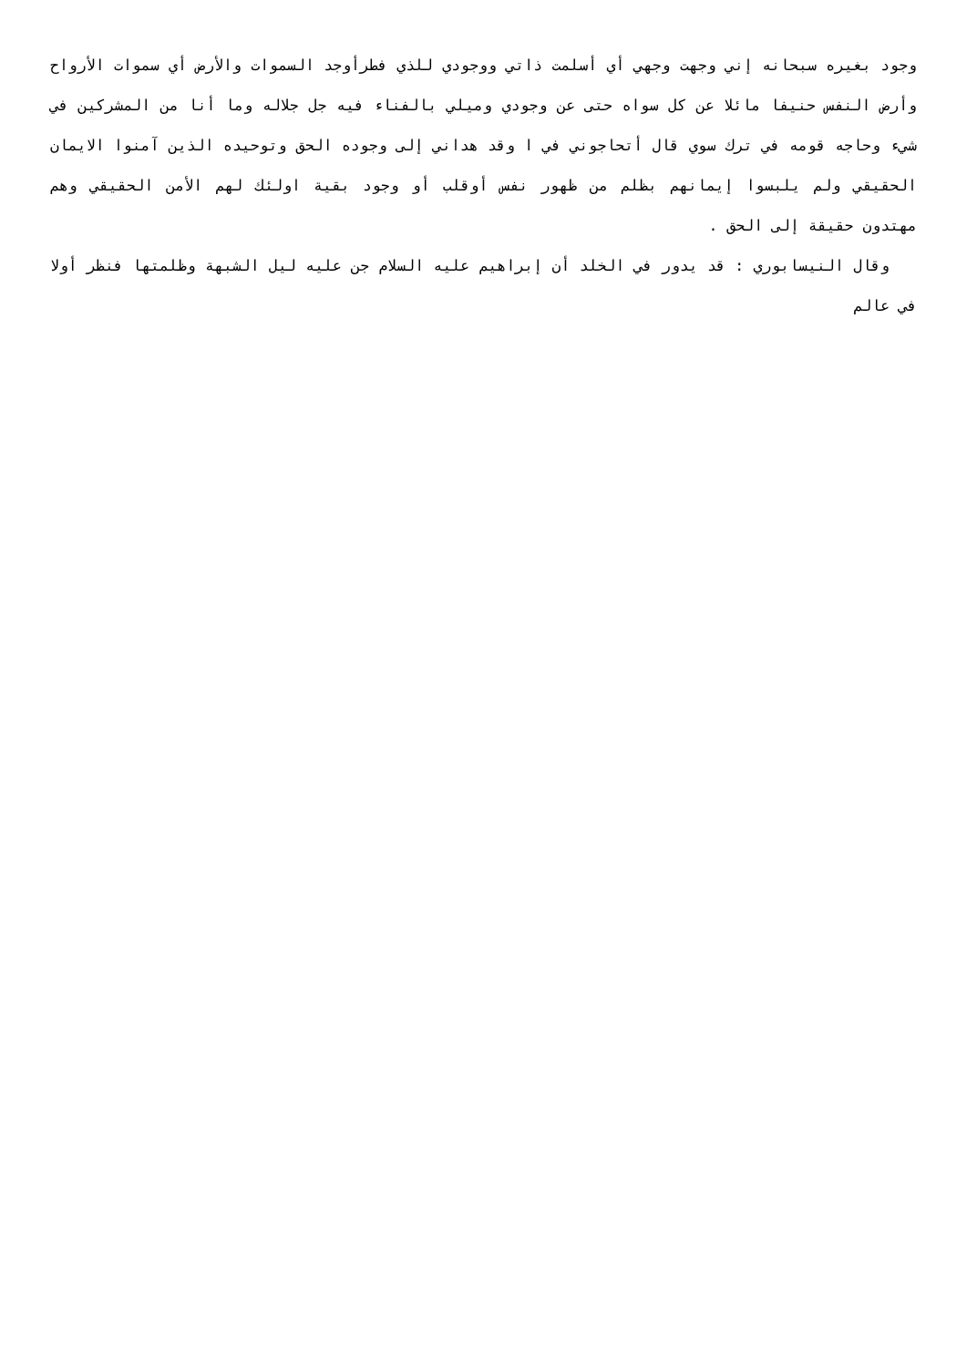وجود بغيره سبحانه إني وجهت وجهي أي أسلمت ذاتي ووجودي للذي فطرأوجد السموات والأرض أي سموات الأرواح وأرض النفس حنيفا مائلا عن كل سواه حتى عن وجودي وميلي بالفناء فيه جل جلاله وما أنا من المشركين في شيء وحاجه قومه في ترك سوي قال أتحاجوني في ا وقد هداني إلى وجوده الحق وتوحيده الذين آمنوا الايمان الحقيقي ولم يلبسوا إيمانهم بظلم من ظهور نفس أوقلب أو وجود بقية اولئك لهم الأمن الحقيقي وهم مهتدون حقيقة إلى الحق .
وقال النيسابوري : قد يدور في الخلد أن إبراهيم عليه السلام جن عليه ليل الشبهة وظلمتها فنظر أولا في عالم